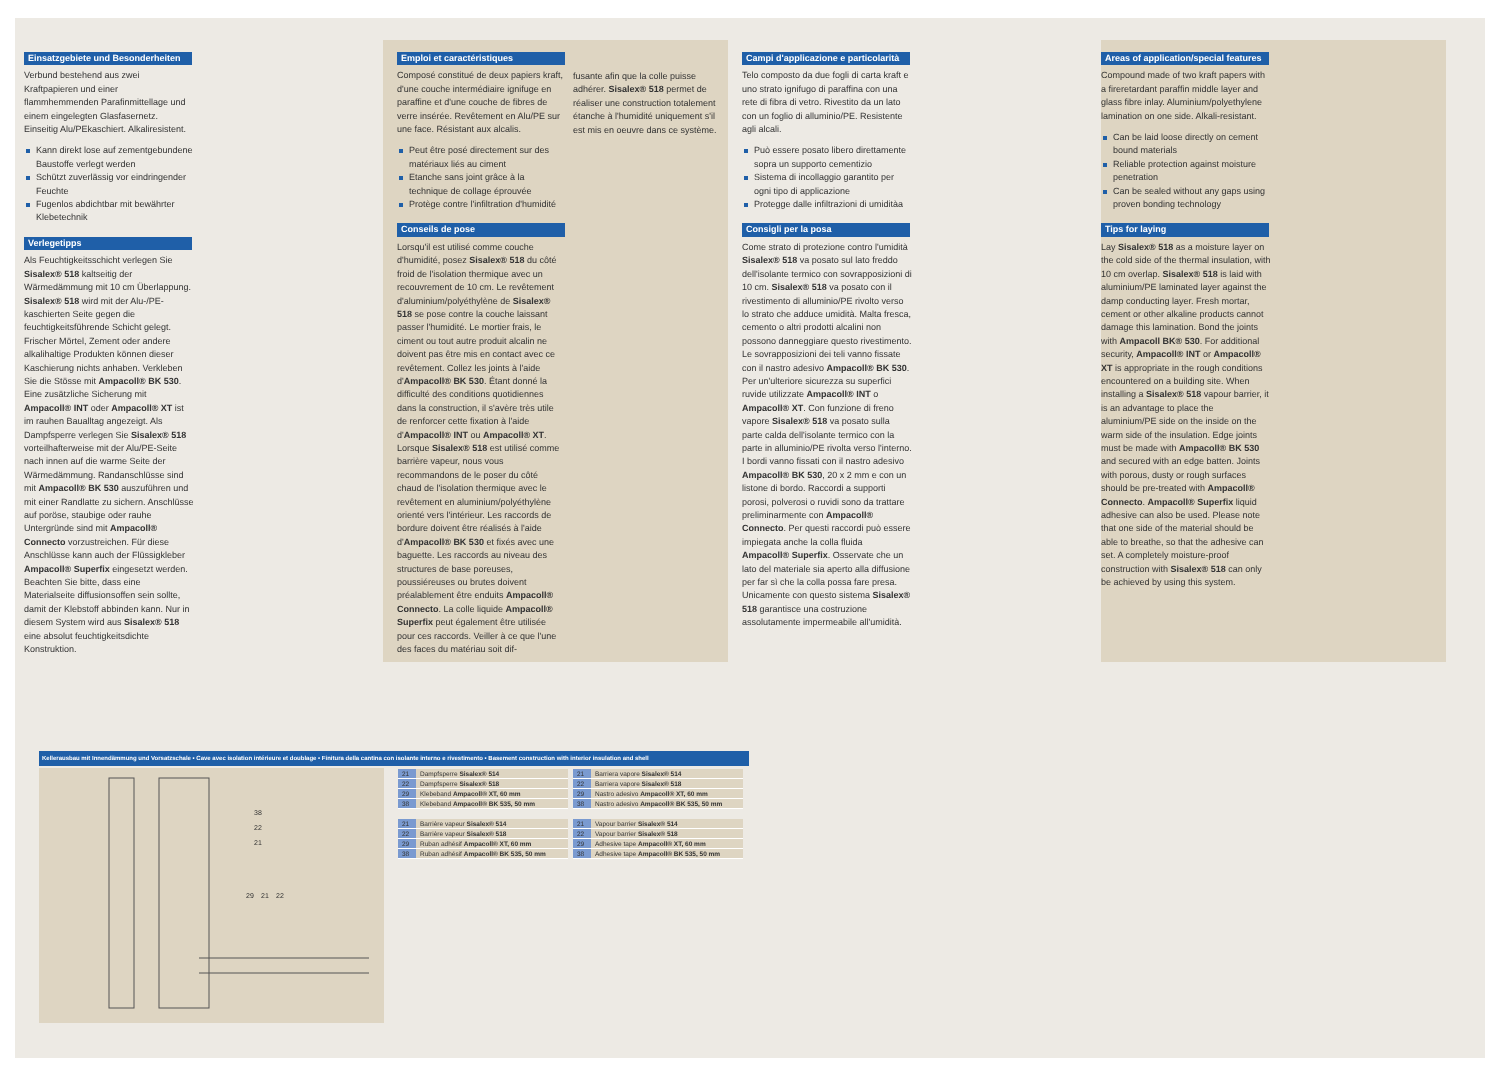Einsatzgebiete und Besonderheiten
Verbund bestehend aus zwei Kraftpapieren und einer flammhemmenden Parafinmittellage und einem eingelegten Glasfasernetz. Einseitig Alu/PEkaschiert. Alkaliresistent.
Kann direkt lose auf zementgebundene Baustoffe verlegt werden
Schützt zuverlässig vor eindringender Feuchte
Fugenlos abdichtbar mit bewährter Klebetechnik
Verlegetipps
Als Feuchtigkeitsschicht verlegen Sie Sisalex® 518 kaltseitig der Wärmedämmung mit 10 cm Überlappung. Sisalex® 518 wird mit der Alu-/PE-kaschierten Seite gegen die feuchtigkeitsführende Schicht gelegt. Frischer Mörtel, Zement oder andere alkalihaltige Produkten können dieser Kaschierung nichts anhaben. Verkleben Sie die Stösse mit Ampacoll® BK 530. Eine zusätzliche Sicherung mit Ampacoll® INT oder Ampacoll® XT ist im rauhen Baualltag angezeigt. Als Dampfsperre verlegen Sie Sisalex® 518 vorteilhafterweise mit der Alu/PE-Seite nach innen auf die warme Seite der Wärmedämmung. Randanschlüsse sind mit Ampacoll® BK 530 auszuführen und mit einer Randlatte zu sichern. Anschlüsse auf poröse, staubige oder rauhe Untergründe sind mit Ampacoll® Connecto vorzustreichen. Für diese Anschlüsse kann auch der Flüssigkleber Ampacoll® Superfix eingesetzt werden. Beachten Sie bitte, dass eine Materialseite diffusionsoffen sein sollte, damit der Klebstoff abbinden kann. Nur in diesem System wird aus Sisalex® 518 eine absolut feuchtigkeitsdichte Konstruktion.
Emploi et caractéristiques
Composé constitué de deux papiers kraft, d'une couche intermédiaire ignifuge en paraffine et d'une couche de fibres de verre insérée. Revêtement en Alu/PE sur une face. Résistant aux alcalis.
Peut être posé directement sur des matériaux liés au ciment
Etanche sans joint grâce à la technique de collage éprouvée
Protège contre l'infiltration d'humidité
Conseils de pose
Lorsqu'il est utilisé comme couche d'humidité, posez Sisalex® 518 du côté froid de l'isolation thermique avec un recouvrement de 10 cm. Le revêtement d'aluminium/polyéthylène de Sisalex® 518 se pose contre la couche laissant passer l'humidité. Le mortier frais, le ciment ou tout autre produit alcalin ne doivent pas être mis en contact avec ce revêtement. Collez les joints à l'aide d'Ampacoll® BK 530. Étant donné la difficulté des conditions quotidiennes dans la construction, il s'avère très utile de renforcer cette fixation à l'aide d'Ampacoll® INT ou Ampacoll® XT. Lorsque Sisalex® 518 est utilisé comme barrière vapeur, nous vous recommandons de le poser du côté chaud de l'isolation thermique avec le revêtement en aluminium/polyéthylène orienté vers l'intérieur. Les raccords de bordure doivent être réalisés à l'aide d'Ampacoll® BK 530 et fixés avec une baguette. Les raccords au niveau des structures de base poreuses, poussiéreuses ou brutes doivent préalablement être enduits Ampacoll® Connecto. La colle liquide Ampacoll® Superfix peut également être utilisée pour ces raccords. Veiller à ce que l'une des faces du matériau soit dif-
fusante afin que la colle puisse adhérer. Sisalex® 518 permet de réaliser une construction totalement étanche à l'humidité uniquement s'il est mis en oeuvre dans ce système.
Campi d'applicazione e particolarità
Telo composto da due fogli di carta kraft e uno strato ignifugo di paraffina con una rete di fibra di vetro. Rivestito da un lato con un foglio di alluminio/PE. Resistente agli alcali.
Può essere posato libero direttamente sopra un supporto cementizio
Sistema di incollaggio garantito per ogni tipo di applicazione
Protegge dalle infiltrazioni di umiditàa
Consigli per la posa
Come strato di protezione contro l'umidità Sisalex® 518 va posato sul lato freddo dell'isolante termico con sovrapposizioni di 10 cm. Sisalex® 518 va posato con il rivestimento di alluminio/PE rivolto verso lo strato che adduce umidità. Malta fresca, cemento o altri prodotti alcalini non possono danneggiare questo rivestimento. Le sovrapposizioni dei teli vanno fissate con il nastro adesivo Ampacoll® BK 530. Per un'ulteriore sicurezza su superfici ruvide utilizzate Ampacoll® INT o Ampacoll® XT. Con funzione di freno vapore Sisalex® 518 va posato sulla parte calda dell'isolante termico con la parte in alluminio/PE rivolta verso l'interno. I bordi vanno fissati con il nastro adesivo Ampacoll® BK 530, 20 x 2 mm e con un listone di bordo. Raccordi a supporti porosi, polverosi o ruvidi sono da trattare preliminarmente con Ampacoll® Connecto. Per questi raccordi può essere impiegata anche la colla fluida Ampacoll® Superfix. Osservate che un lato del materiale sia aperto alla diffusione per far sì che la colla possa fare presa. Unicamente con questo sistema Sisalex® 518 garantisce una costruzione assolutamente impermeabile all'umidità.
Areas of application/special features
Compound made of two kraft papers with a fireretardant paraffin middle layer and glass fibre inlay. Aluminium/polyethylene lamination on one side. Alkali-resistant.
Can be laid loose directly on cement bound materials
Reliable protection against moisture penetration
Can be sealed without any gaps using proven bonding technology
Tips for laying
Lay Sisalex® 518 as a moisture layer on the cold side of the thermal insulation, with 10 cm overlap. Sisalex® 518 is laid with aluminium/PE laminated layer against the damp conducting layer. Fresh mortar, cement or other alkaline products cannot damage this lamination. Bond the joints with Ampacoll BK® 530. For additional security, Ampacoll® INT or Ampacoll® XT is appropriate in the rough conditions encountered on a building site. When installing a Sisalex® 518 vapour barrier, it is an advantage to place the aluminium/PE side on the inside on the warm side of the insulation. Edge joints must be made with Ampacoll® BK 530 and secured with an edge batten. Joints with porous, dusty or rough surfaces should be pre-treated with Ampacoll® Connecto. Ampacoll® Superfix liquid adhesive can also be used. Please note that one side of the material should be able to breathe, so that the adhesive can set. A completely moisture-proof construction with Sisalex® 518 can only be achieved by using this system.
Kellerausbau mit Innendämmung und Vorsatzschale • Cave avec isolation intérieure et doublage • Finitura della cantina con isolante interno e rivestimento • Basement construction with interior insulation and shell
38
22
21
29
21
22
| 21 | Dampfsperre Sisalex® 514 |
| 22 | Dampfsperre Sisalex® 518 |
| 29 | Klebeband Ampacoll® XT, 60 mm |
| 38 | Klebeband Ampacoll® BK 535, 50 mm |
| 21 | Barriera vapore Sisalex® 514 |
| 22 | Barriera vapore Sisalex® 518 |
| 29 | Nastro adesivo Ampacoll® XT, 60 mm |
| 38 | Nastro adesivo Ampacoll® BK 535, 50 mm |
| 21 | Barrière vapeur Sisalex® 514 |
| 22 | Barrière vapeur Sisalex® 518 |
| 29 | Ruban adhésif Ampacoll® XT, 60 mm |
| 38 | Ruban adhésif Ampacoll® BK 535, 50 mm |
| 21 | Vapour barrier Sisalex® 514 |
| 22 | Vapour barrier Sisalex® 518 |
| 29 | Adhesive tape Ampacoll® XT, 60 mm |
| 38 | Adhesive tape Ampacoll® BK 535, 50 mm |